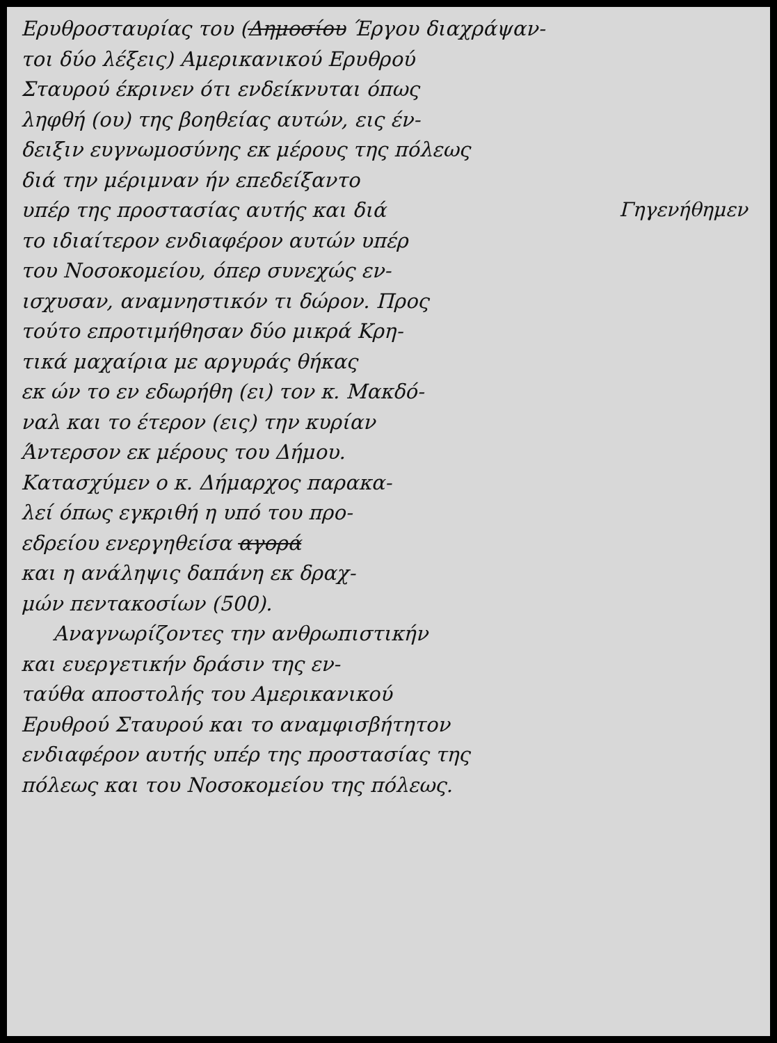Ερυθροσταυρίας του (Δημοσίου Έργου διαχράψαν-
τοι δύο λέξεις) Αμερικανικού Ερυθρού
Σταυρού έκρινεν ότι ενδείκνυται όπως
ληφθή (ου) της βοηθείας αυτών, εις έν-
δειξιν ευγνωμοσύνης εκ μέρους της πόλεως
διά την μέριμναν ήν επεδείξαντο
υπέρ της προστασίας αυτής και διά
το ιδιαίτερον ενδιαφέρον αυτών υπέρ
του Νοσοκομείου, όπερ συνεχώς εν-
ισχυσαν, αναμνηστικόν τι δώρον. Προς
τούτο επροτιμήθησαν δύο μικρά Κρη-
τικά μαχαίρια με αργυράς θήκας
εκ ών το εν εδωρήθη (ει) τον κ. Μακδό-
ναλ και το έτερον (εις) την κυρίαν
Άντερσον εκ μέρους του Δήμου.
Κατασχύμεν ο κ. Δήμαρχος παρακα-
λεί όπως εγκριθή η υπό του προ-
εδρείου ενεργηθείσα αγορά
και η ανάληψις δαπάνη εκ δραχ-
μών πεντακοσίων (500).
Αναγνωρίζοντες την ανθρωπιστικήν
και ευεργετικήν δράσιν της εν-
ταύθα αποστολής του Αμερικανικού
Ερυθρού Σταυρού και το αναμφισβήτητον
ενδιαφέρον αυτής υπέρ της προστασίας της
πόλεως και του Νοσοκομείου της πόλεως.
Γηγενήθημεν